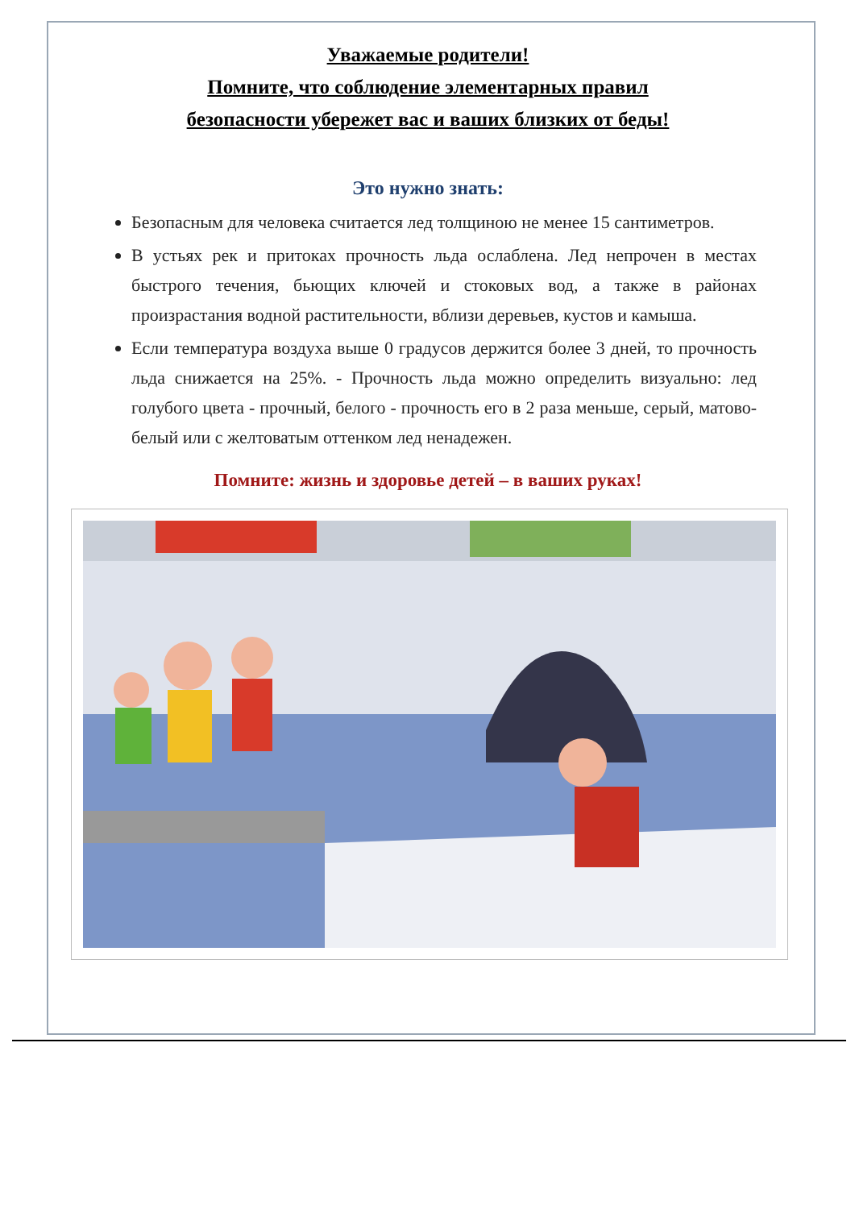Уважаемые родители!
Помните, что соблюдение элементарных правил
безопасности убережет вас и ваших близких от беды!
Это нужно знать:
Безопасным для человека считается лед толщиною не менее 15 сантиметров.
В устьях рек и притоках прочность льда ослаблена. Лед непрочен в местах быстрого течения, бьющих ключей и стоковых вод, а также в районах произрастания водной растительности, вблизи деревьев, кустов и камыша.
Если температура воздуха выше 0 градусов держится более 3 дней, то прочность льда снижается на 25%. - Прочность льда можно определить визуально: лед голубого цвета - прочный, белого - прочность его в 2 раза меньше, серый, матово-белый или с желтоватым оттенком лед ненадежен.
Помните: жизнь и здоровье детей – в ваших руках!